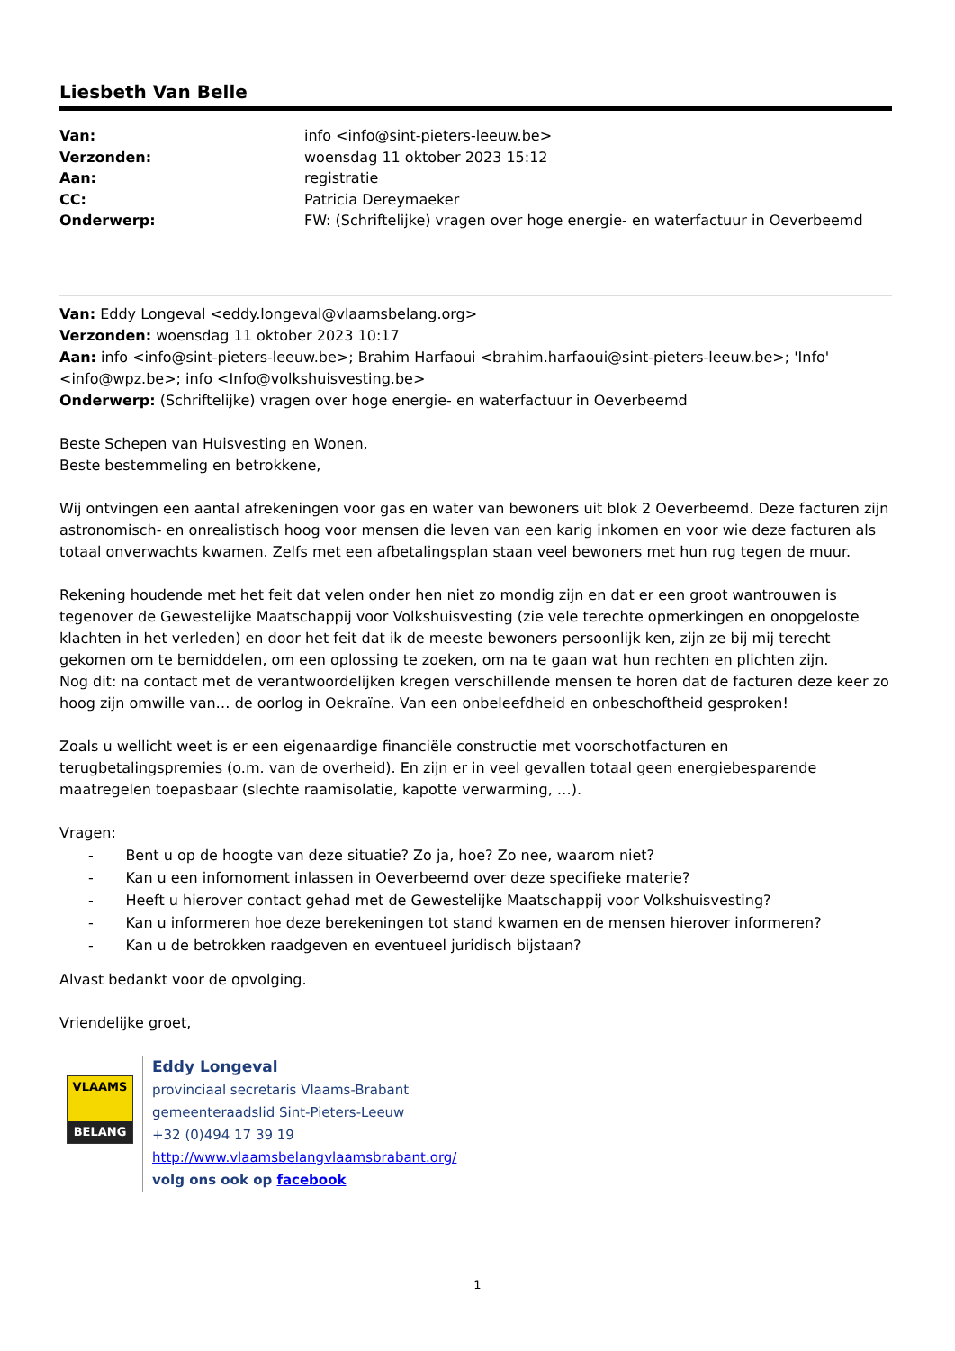Liesbeth Van Belle
| Van: | info <info@sint-pieters-leeuw.be> |
| Verzonden: | woensdag 11 oktober 2023 15:12 |
| Aan: | registratie |
| CC: | Patricia Dereymaeker |
| Onderwerp: | FW: (Schriftelijke) vragen over hoge energie- en waterfactuur in Oeverbeemd |
Van: Eddy Longeval <eddy.longeval@vlaamsbelang.org>
Verzonden: woensdag 11 oktober 2023 10:17
Aan: info <info@sint-pieters-leeuw.be>; Brahim Harfaoui <brahim.harfaoui@sint-pieters-leeuw.be>; 'Info' <info@wpz.be>; info <Info@volkshuisvesting.be>
Onderwerp: (Schriftelijke) vragen over hoge energie- en waterfactuur in Oeverbeemd
Beste Schepen van Huisvesting en Wonen,
Beste bestemmeling en betrokkene,
Wij ontvingen een aantal afrekeningen voor gas en water van bewoners uit blok 2 Oeverbeemd. Deze facturen zijn astronomisch- en onrealistisch hoog voor mensen die leven van een karig inkomen en voor wie deze facturen als totaal onverwachts kwamen. Zelfs met een afbetalingsplan staan veel bewoners met hun rug tegen de muur.
Rekening houdende met het feit dat velen onder hen niet zo mondig zijn en dat er een groot wantrouwen is tegenover de Gewestelijke Maatschappij voor Volkshuisvesting (zie vele terechte opmerkingen en onopgeloste klachten in het verleden) en door het feit dat ik de meeste bewoners persoonlijk ken, zijn ze bij mij terecht gekomen om te bemiddelen, om een oplossing te zoeken, om na te gaan wat hun rechten en plichten zijn.
Nog dit: na contact met de verantwoordelijken kregen verschillende mensen te horen dat de facturen deze keer zo hoog zijn omwille van… de oorlog in Oekraïne. Van een onbeleefdheid en onbeschoftheid gesproken!
Zoals u wellicht weet is er een eigenaardige financiële constructie met voorschotfacturen en terugbetalingspremies (o.m. van de overheid). En zijn er in veel gevallen totaal geen energiebesparende maatregelen toepasbaar (slechte raamisolatie, kapotte verwarming, …).
Vragen:
- Bent u op de hoogte van deze situatie? Zo ja, hoe? Zo nee, waarom niet?
- Kan u een infomoment inlassen in Oeverbeemd over deze specifieke materie?
- Heeft u hierover contact gehad met de Gewestelijke Maatschappij voor Volkshuisvesting?
- Kan u informeren hoe deze berekeningen tot stand kwamen en de mensen hierover informeren?
- Kan u de betrokken raadgeven en eventueel juridisch bijstaan?
Alvast bedankt voor de opvolging.
Vriendelijke groet,
VLAAMS
BELANG
Eddy Longeval
provinciaal secretaris Vlaams-Brabant
gemeenteraadslid Sint-Pieters-Leeuw
+32 (0)494 17 39 19
http://www.vlaamsbelangvlaamsbrabant.org/
volg ons ook op facebook
1